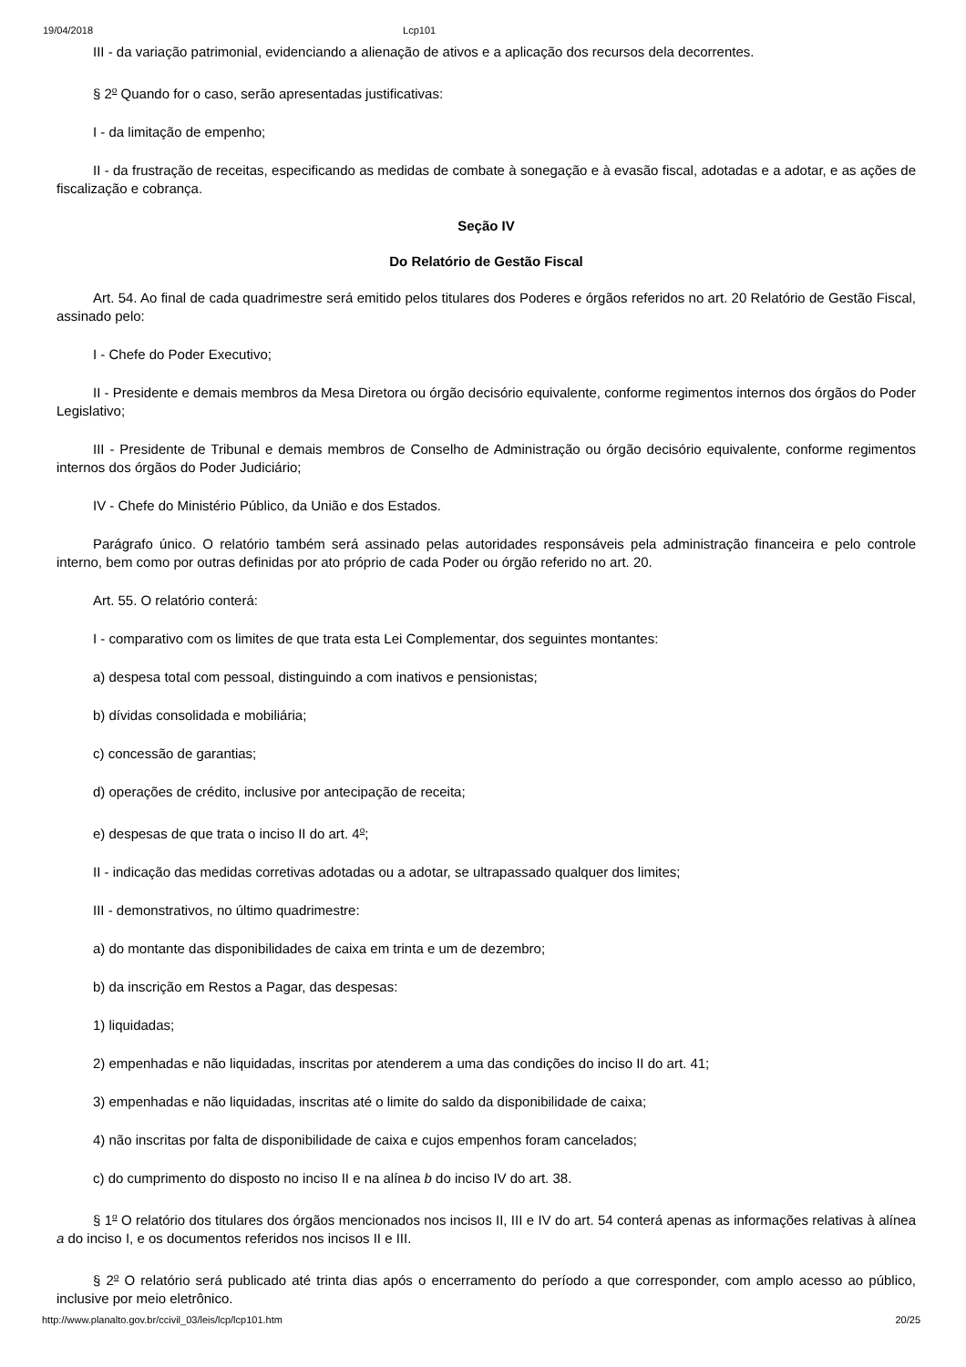19/04/2018 Lcp101
III - da variação patrimonial, evidenciando a alienação de ativos e a aplicação dos recursos dela decorrentes.
§ 2<sup>o</sup> Quando for o caso, serão apresentadas justificativas:
I - da limitação de empenho;
II - da frustração de receitas, especificando as medidas de combate à sonegação e à evasão fiscal, adotadas e a adotar, e as ações de fiscalização e cobrança.
Seção IV
Do Relatório de Gestão Fiscal
Art. 54. Ao final de cada quadrimestre será emitido pelos titulares dos Poderes e órgãos referidos no art. 20 Relatório de Gestão Fiscal, assinado pelo:
I - Chefe do Poder Executivo;
II - Presidente e demais membros da Mesa Diretora ou órgão decisório equivalente, conforme regimentos internos dos órgãos do Poder Legislativo;
III - Presidente de Tribunal e demais membros de Conselho de Administração ou órgão decisório equivalente, conforme regimentos internos dos órgãos do Poder Judiciário;
IV - Chefe do Ministério Público, da União e dos Estados.
Parágrafo único. O relatório também será assinado pelas autoridades responsáveis pela administração financeira e pelo controle interno, bem como por outras definidas por ato próprio de cada Poder ou órgão referido no art. 20.
Art. 55. O relatório conterá:
I - comparativo com os limites de que trata esta Lei Complementar, dos seguintes montantes:
a) despesa total com pessoal, distinguindo a com inativos e pensionistas;
b) dívidas consolidada e mobiliária;
c) concessão de garantias;
d) operações de crédito, inclusive por antecipação de receita;
e) despesas de que trata o inciso II do art. 4<sup>o</sup>;
II - indicação das medidas corretivas adotadas ou a adotar, se ultrapassado qualquer dos limites;
III - demonstrativos, no último quadrimestre:
a) do montante das disponibilidades de caixa em trinta e um de dezembro;
b) da inscrição em Restos a Pagar, das despesas:
1) liquidadas;
2) empenhadas e não liquidadas, inscritas por atenderem a uma das condições do inciso II do art. 41;
3) empenhadas e não liquidadas, inscritas até o limite do saldo da disponibilidade de caixa;
4) não inscritas por falta de disponibilidade de caixa e cujos empenhos foram cancelados;
c) do cumprimento do disposto no inciso II e na alínea b do inciso IV do art. 38.
§ 1<sup>o</sup> O relatório dos titulares dos órgãos mencionados nos incisos II, III e IV do art. 54 conterá apenas as informações relativas à alínea a do inciso I, e os documentos referidos nos incisos II e III.
§ 2<sup>o</sup> O relatório será publicado até trinta dias após o encerramento do período a que corresponder, com amplo acesso ao público, inclusive por meio eletrônico.
http://www.planalto.gov.br/ccivil_03/leis/lcp/lcp101.htm 20/25